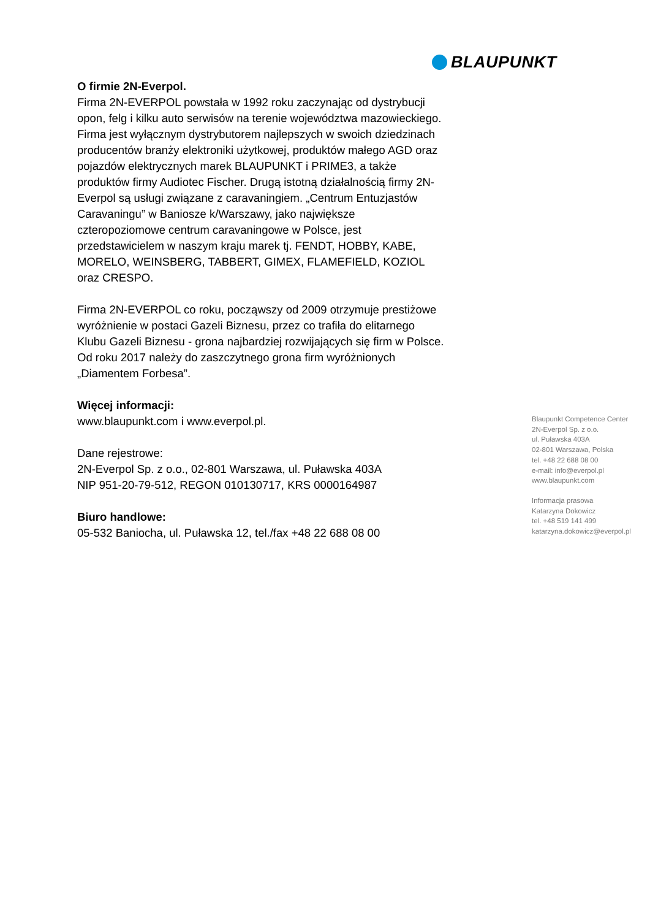BLAUPUNKT
O firmie 2N-Everpol.
Firma 2N-EVERPOL powstała w 1992 roku zaczynając od dystrybucji opon, felg i kilku auto serwisów na terenie województwa mazowieckiego. Firma jest wyłącznym dystrybutorem najlepszych w swoich dziedzinach producentów branży elektroniki użytkowej, produktów małego AGD oraz pojazdów elektrycznych marek BLAUPUNKT i PRIME3, a także produktów firmy Audiotec Fischer. Drugą istotną działalnością firmy 2N-Everpol są usługi związane z caravaningiem. „Centrum Entuzjastów Caravaningu” w Baniosze k/Warszawy, jako największe czteropoziomowe centrum caravaningowe w Polsce, jest przedstawicielem w naszym kraju marek tj. FENDT, HOBBY, KABE, MORELO, WEINSBERG, TABBERT, GIMEX, FLAMEFIELD, KOZIOL oraz CRESPO.
Firma 2N-EVERPOL co roku, począwszy od 2009 otrzymuje prestiżowe wyróżnienie w postaci Gazeli Biznesu, przez co trafiła do elitarnego Klubu Gazeli Biznesu - grona najbardziej rozwijających się firm w Polsce. Od roku 2017 należy do zaszczytnego grona firm wyróżnionych „Diamentem Forbesa”.
Więcej informacji:
www.blaupunkt.com i www.everpol.pl.
Dane rejestrowe:
2N-Everpol Sp. z o.o., 02-801 Warszawa, ul. Puławska 403A
NIP 951-20-79-512, REGON 010130717, KRS 0000164987
Biuro handlowe:
05-532 Baniocha, ul. Puławska 12, tel./fax +48 22 688 08 00
Blaupunkt Competence Center
2N-Everpol Sp. z o.o.
ul. Puławska 403A
02-801 Warszawa, Polska
tel. +48 22 688 08 00
e-mail: info@everpol.pl
www.blaupunkt.com
Informacja prasowa
Katarzyna Dokowicz
tel. +48 519 141 499
katarzyna.dokowicz@everpol.pl